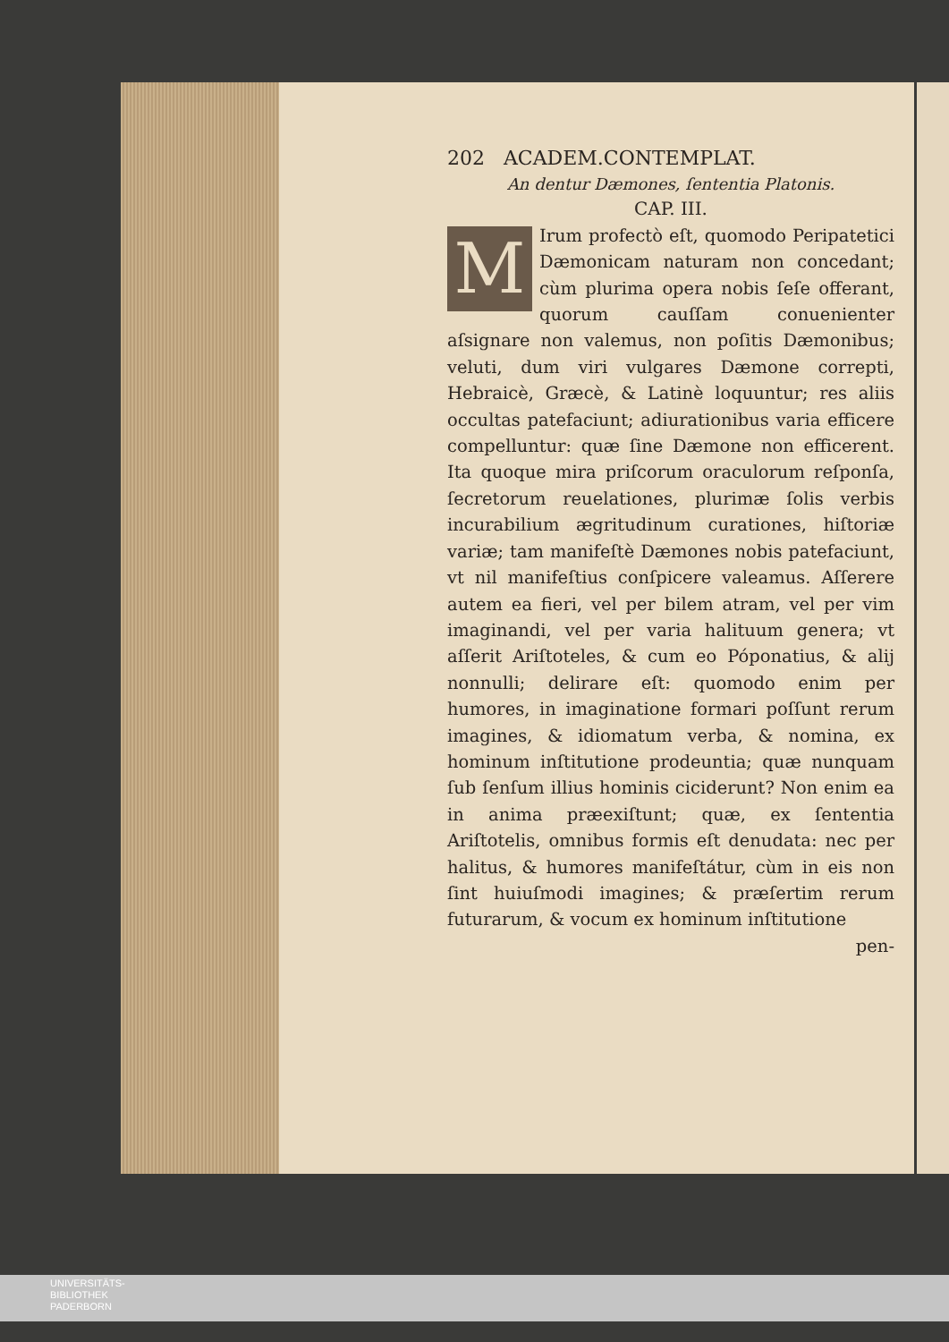202 ACADEM.CONTEMPLAT.
An dentur Dæmones, ſententia Platonis.
CAP. III.
MIrum profectò eſt, quomodo Peripatetici Dæmonicam naturam non concedant; cùm plurima opera nobis ſeſe offerant, quorum cauſſam conuenienter aſsignare non valemus, non poſitis Dæmonibus; veluti, dum viri vulgares Dæmone correpti, Hebraicè, Græcè, & Latinè loquuntur; res aliis occultas patefaciunt; adiurationibus varia efficere compelluntur: quæ ſine Dæmone non efficerent. Ita quoque mira priſcorum oraculorum reſponſa, ſecretorum reuelationes, plurimæ ſolis verbis incurabilium ægritudinum curationes, hiſtoriæ variæ; tam manifeſtè Dæmones nobis patefaciunt, vt nil manifeſtius conſpicere valeamus. Aſſerere autem ea fieri, vel per bilem atram, vel per vim imaginandi, vel per varia halituum genera; vt aſſerit Ariſtoteles, & cum eo Póponatius, & alij nonnulli; delirare eſt: quomodo enim per humores, in imaginatione formari poſſunt rerum imagines, & idiomatum verba, & nomina, ex hominum inſtitutione prodeuntia; quæ nunquam ſub ſenſum illius hominis ciciderunt? Non enim ea in anima præexiſtunt; quæ, ex ſententia Ariſtotelis, omnibus formis eſt denudata: nec per halitus, & humores manifeſtátur, cùm in eis non ſint huiuſmodi imagines; & præſertim rerum futurarum, & vocum ex hominum inſtitutione
pen-
UNIVERSITÄTS-
BIBLIOTHEK
PADERBORN